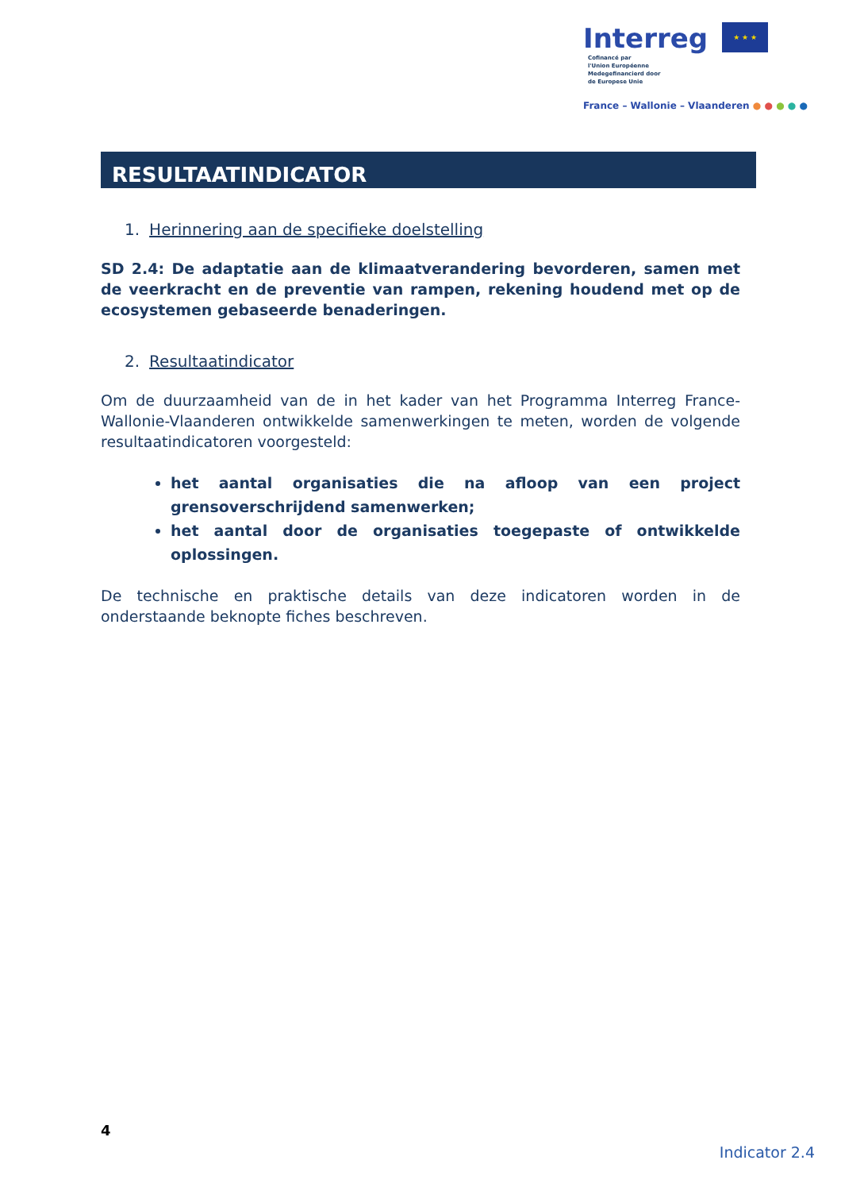Interreg ★ ★ ★ Cofinancé par
l'Union Européenne
Medegefinancierd door
de Europese Unie
France – Wallonie – Vlaanderen ● ● ● ● ●
RESULTAATINDICATOR
1. Herinnering aan de specifieke doelstelling
SD 2.4: De adaptatie aan de klimaatverandering bevorderen, samen met de veerkracht en de preventie van rampen, rekening houdend met op de ecosystemen gebaseerde benaderingen.
2. Resultaatindicator
Om de duurzaamheid van de in het kader van het Programma Interreg France-Wallonie-Vlaanderen ontwikkelde samenwerkingen te meten, worden de volgende resultaatindicatoren voorgesteld:
het aantal organisaties die na afloop van een project grensoverschrijdend samenwerken;
het aantal door de organisaties toegepaste of ontwikkelde oplossingen.
De technische en praktische details van deze indicatoren worden in de onderstaande beknopte fiches beschreven.
4
Indicator 2.4